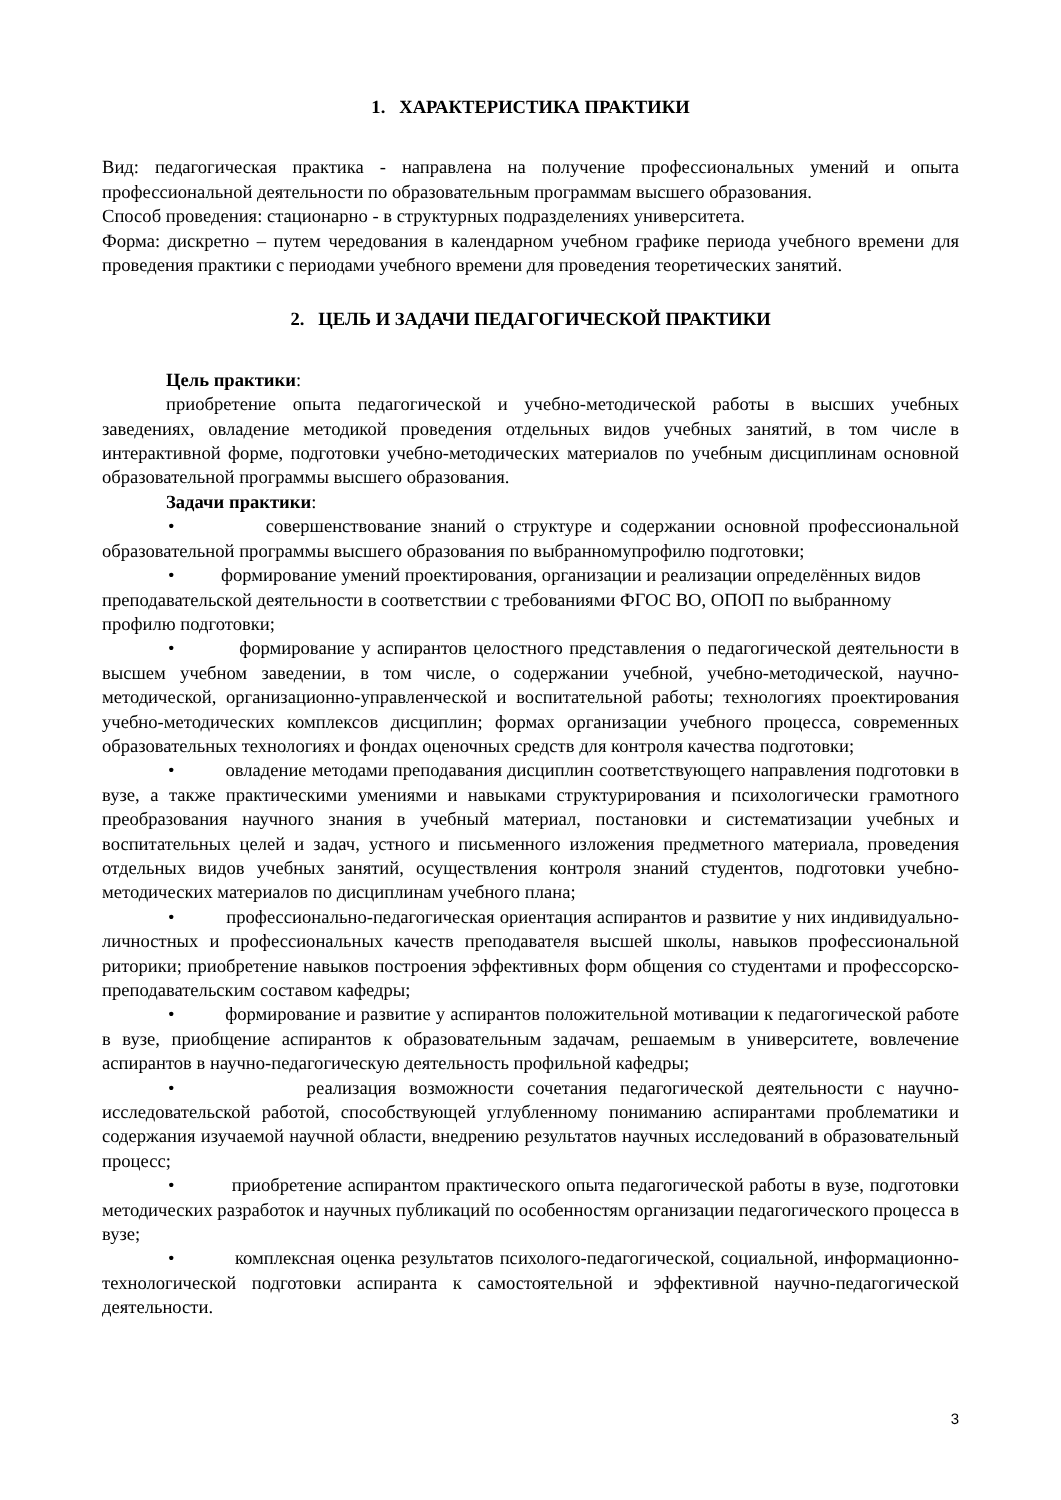1. ХАРАКТЕРИСТИКА ПРАКТИКИ
Вид: педагогическая практика - направлена на получение профессиональных умений и опыта профессиональной деятельности по образовательным программам высшего образования.
Способ проведения: стационарно - в структурных подразделениях университета.
Форма: дискретно – путем чередования в календарном учебном графике периода учебного времени для проведения практики с периодами учебного времени для проведения теоретических занятий.
2. ЦЕЛЬ И ЗАДАЧИ ПЕДАГОГИЧЕСКОЙ ПРАКТИКИ
Цель практики:
приобретение опыта педагогической и учебно-методической работы в высших учебных заведениях, овладение методикой проведения отдельных видов учебных занятий, в том числе в интерактивной форме, подготовки учебно-методических материалов по учебным дисциплинам основной образовательной программы высшего образования.
Задачи практики:
• совершенствование знаний о структуре и содержании основной профессиональной образовательной программы высшего образования по выбранномупрофилю подготовки;
• формирование умений проектирования, организации и реализации определённых видов преподавательской деятельности в соответствии с требованиями ФГОС ВО, ОПОП по выбранному профилю подготовки;
• формирование у аспирантов целостного представления о педагогической деятельности в высшем учебном заведении, в том числе, о содержании учебной, учебно-методической, научно-методической, организационно-управленческой и воспитательной работы; технологиях проектирования учебно-методических комплексов дисциплин; формах организации учебного процесса, современных образовательных технологиях и фондах оценочных средств для контроля качества подготовки;
• овладение методами преподавания дисциплин соответствующего направления подготовки в вузе, а также практическими умениями и навыками структурирования и психологически грамотного преобразования научного знания в учебный материал, постановки и систематизации учебных и воспитательных целей и задач, устного и письменного изложения предметного материала, проведения отдельных видов учебных занятий, осуществления контроля знаний студентов, подготовки учебно-методических материалов по дисциплинам учебного плана;
• профессионально-педагогическая ориентация аспирантов и развитие у них индивидуально-личностных и профессиональных качеств преподавателя высшей школы, навыков профессиональной риторики; приобретение навыков построения эффективных форм общения со студентами и профессорско-преподавательским составом кафедры;
• формирование и развитие у аспирантов положительной мотивации к педагогической работе в вузе, приобщение аспирантов к образовательным задачам, решаемым в университете, вовлечение аспирантов в научно-педагогическую деятельность профильной кафедры;
• реализация возможности сочетания педагогической деятельности с научно-исследовательской работой, способствующей углубленному пониманию аспирантами проблематики и содержания изучаемой научной области, внедрению результатов научных исследований в образовательный процесс;
• приобретение аспирантом практического опыта педагогической работы в вузе, подготовки методических разработок и научных публикаций по особенностям организации педагогического процесса в вузе;
• комплексная оценка результатов психолого-педагогической, социальной, информационно-технологической подготовки аспиранта к самостоятельной и эффективной научно-педагогической деятельности.
3